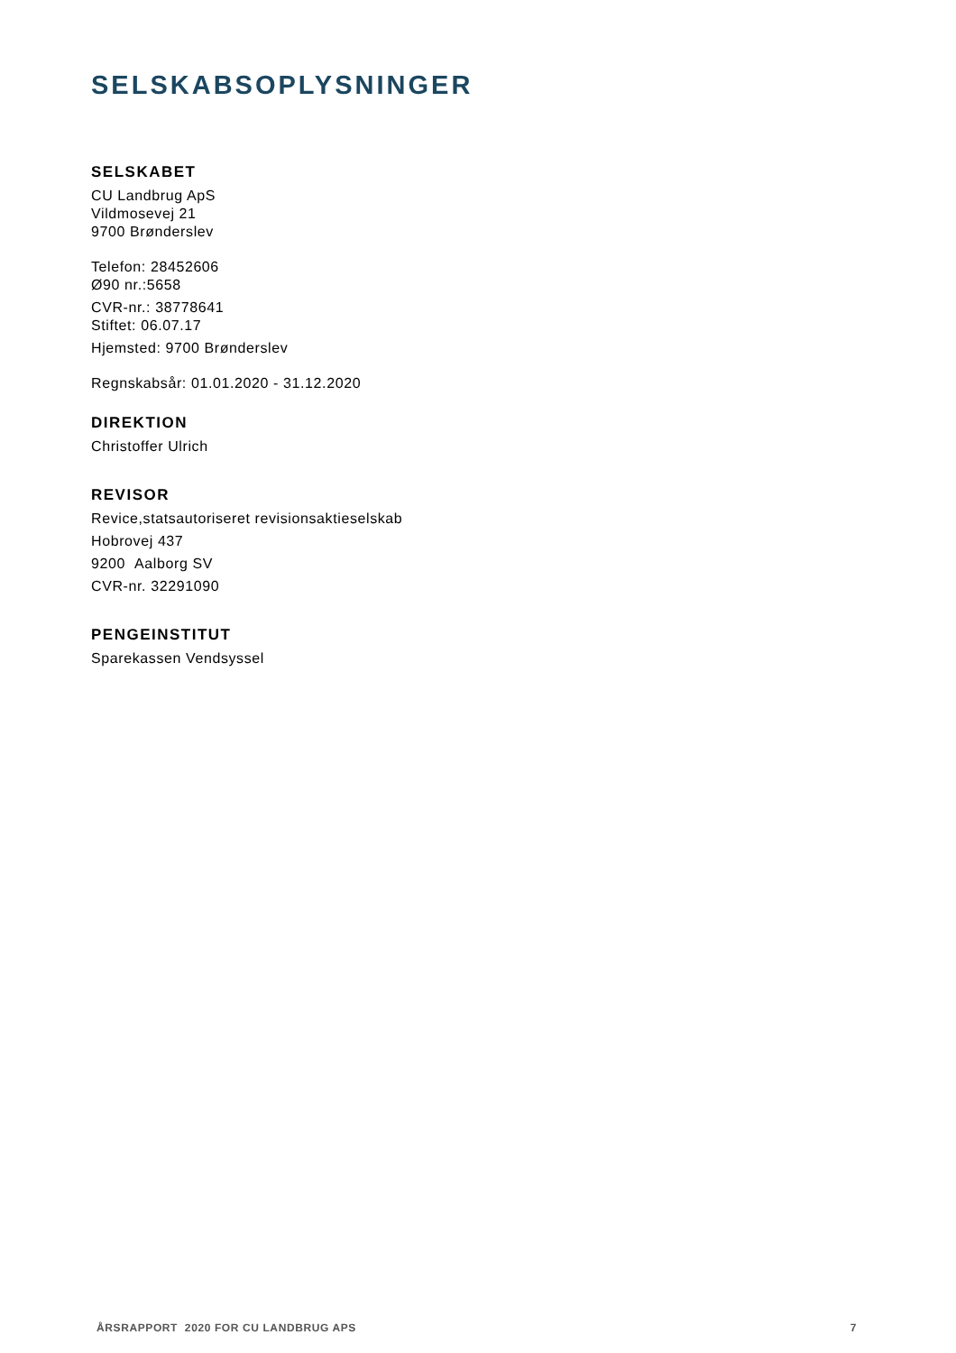SELSKABSOPLYSNINGER
SELSKABET
CU Landbrug ApS
Vildmosevej 21
9700 Brønderslev
Telefon: 28452606
Ø90 nr.:5658
CVR-nr.: 38778641
Stiftet: 06.07.17
Hjemsted: 9700 Brønderslev
Regnskabsår: 01.01.2020 - 31.12.2020
DIREKTION
Christoffer Ulrich
REVISOR
Revice,statsautoriseret revisionsaktieselskab
Hobrovej 437
9200 Aalborg SV
CVR-nr. 32291090
PENGEINSTITUT
Sparekassen Vendsyssel
ÅRSRAPPORT 2020 FOR CU LANDBRUG APS 7